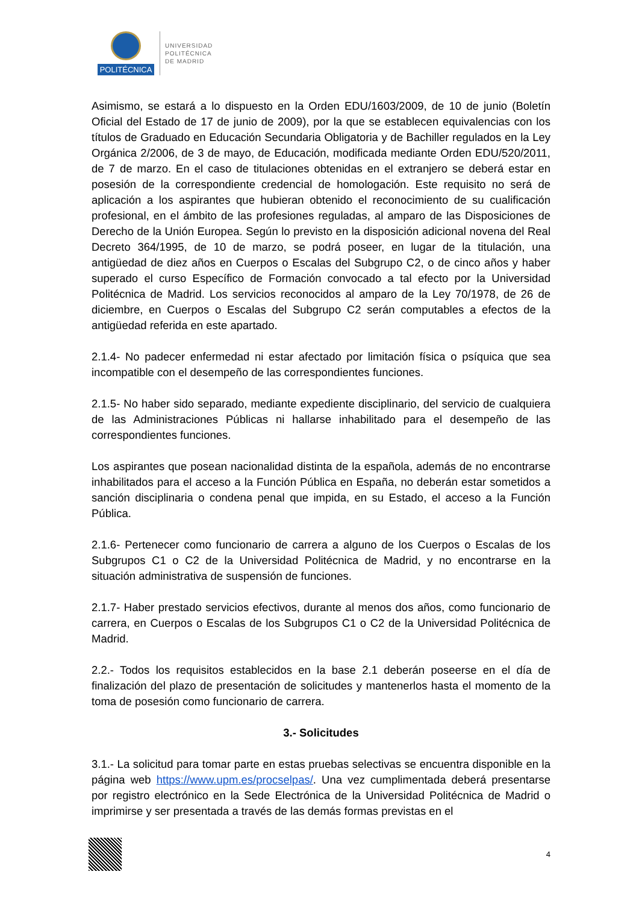POLITÉCNICA
UNIVERSIDAD
POLITÉCNICA
DE MADRID
Asimismo, se estará a lo dispuesto en la Orden EDU/1603/2009, de 10 de junio (Boletín Oficial del Estado de 17 de junio de 2009), por la que se establecen equivalencias con los títulos de Graduado en Educación Secundaria Obligatoria y de Bachiller regulados en la Ley Orgánica 2/2006, de 3 de mayo, de Educación, modificada mediante Orden EDU/520/2011, de 7 de marzo. En el caso de titulaciones obtenidas en el extranjero se deberá estar en posesión de la correspondiente credencial de homologación. Este requisito no será de aplicación a los aspirantes que hubieran obtenido el reconocimiento de su cualificación profesional, en el ámbito de las profesiones reguladas, al amparo de las Disposiciones de Derecho de la Unión Europea. Según lo previsto en la disposición adicional novena del Real Decreto 364/1995, de 10 de marzo, se podrá poseer, en lugar de la titulación, una antigüedad de diez años en Cuerpos o Escalas del Subgrupo C2, o de cinco años y haber superado el curso Específico de Formación convocado a tal efecto por la Universidad Politécnica de Madrid. Los servicios reconocidos al amparo de la Ley 70/1978, de 26 de diciembre, en Cuerpos o Escalas del Subgrupo C2 serán computables a efectos de la antigüedad referida en este apartado.
2.1.4- No padecer enfermedad ni estar afectado por limitación física o psíquica que sea incompatible con el desempeño de las correspondientes funciones.
2.1.5- No haber sido separado, mediante expediente disciplinario, del servicio de cualquiera de las Administraciones Públicas ni hallarse inhabilitado para el desempeño de las correspondientes funciones.
Los aspirantes que posean nacionalidad distinta de la española, además de no encontrarse inhabilitados para el acceso a la Función Pública en España, no deberán estar sometidos a sanción disciplinaria o condena penal que impida, en su Estado, el acceso a la Función Pública.
2.1.6- Pertenecer como funcionario de carrera a alguno de los Cuerpos o Escalas de los Subgrupos C1 o C2 de la Universidad Politécnica de Madrid, y no encontrarse en la situación administrativa de suspensión de funciones.
2.1.7- Haber prestado servicios efectivos, durante al menos dos años, como funcionario de carrera, en Cuerpos o Escalas de los Subgrupos C1 o C2 de la Universidad Politécnica de Madrid.
2.2.- Todos los requisitos establecidos en la base 2.1 deberán poseerse en el día de finalización del plazo de presentación de solicitudes y mantenerlos hasta el momento de la toma de posesión como funcionario de carrera.
3.- Solicitudes
3.1.- La solicitud para tomar parte en estas pruebas selectivas se encuentra disponible en la página web https://www.upm.es/procselpas/. Una vez cumplimentada deberá presentarse por registro electrónico en la Sede Electrónica de la Universidad Politécnica de Madrid o imprimirse y ser presentada a través de las demás formas previstas en el
4